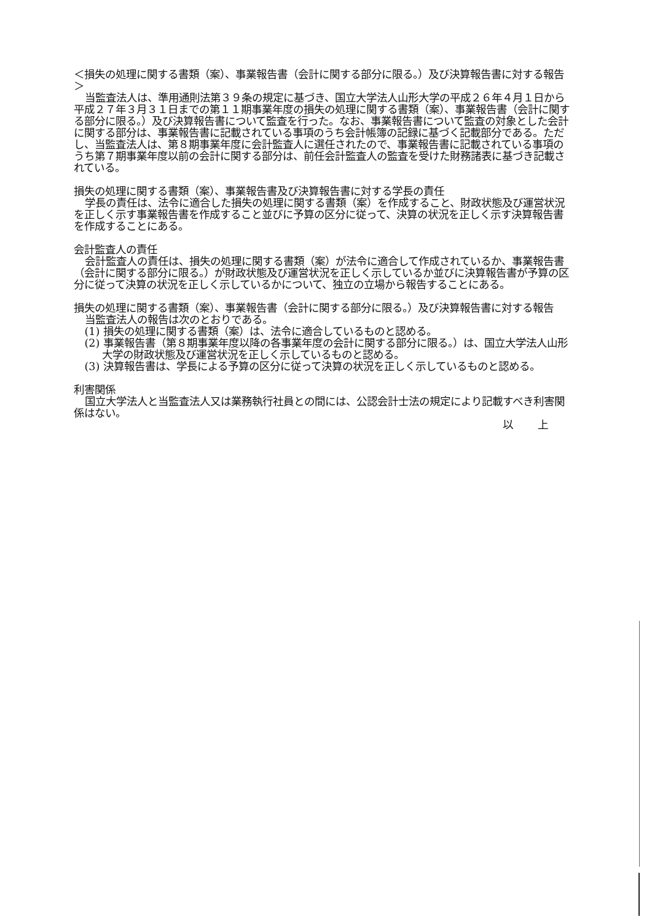＜損失の処理に関する書類（案）、事業報告書（会計に関する部分に限る。）及び決算報告書に対する報告＞
当監査法人は、準用通則法第３９条の規定に基づき、国立大学法人山形大学の平成２６年４月１日から平成２７年３月３１日までの第１１期事業年度の損失の処理に関する書類（案）、事業報告書（会計に関する部分に限る。）及び決算報告書について監査を行った。なお、事業報告書について監査の対象とした会計に関する部分は、事業報告書に記載されている事項のうち会計帳簿の記録に基づく記載部分である。ただし、当監査法人は、第８期事業年度に会計監査人に選任されたので、事業報告書に記載されている事項のうち第７期事業年度以前の会計に関する部分は、前任会計監査人の監査を受けた財務諸表に基づき記載されている。
損失の処理に関する書類（案）、事業報告書及び決算報告書に対する学長の責任
学長の責任は、法令に適合した損失の処理に関する書類（案）を作成すること、財政状態及び運営状況を正しく示す事業報告書を作成すること並びに予算の区分に従って、決算の状況を正しく示す決算報告書を作成することにある。
会計監査人の責任
会計監査人の責任は、損失の処理に関する書類（案）が法令に適合して作成されているか、事業報告書（会計に関する部分に限る。）が財政状態及び運営状況を正しく示しているか並びに決算報告書が予算の区分に従って決算の状況を正しく示しているかについて、独立の立場から報告することにある。
損失の処理に関する書類（案）、事業報告書（会計に関する部分に限る。）及び決算報告書に対する報告
当監査法人の報告は次のとおりである。
(1) 損失の処理に関する書類（案）は、法令に適合しているものと認める。
(2) 事業報告書（第８期事業年度以降の各事業年度の会計に関する部分に限る。）は、国立大学法人山形大学の財政状態及び運営状況を正しく示しているものと認める。
(3) 決算報告書は、学長による予算の区分に従って決算の状況を正しく示しているものと認める。
利害関係
国立大学法人と当監査法人又は業務執行社員との間には、公認会計士法の規定により記載すべき利害関係はない。
以 上